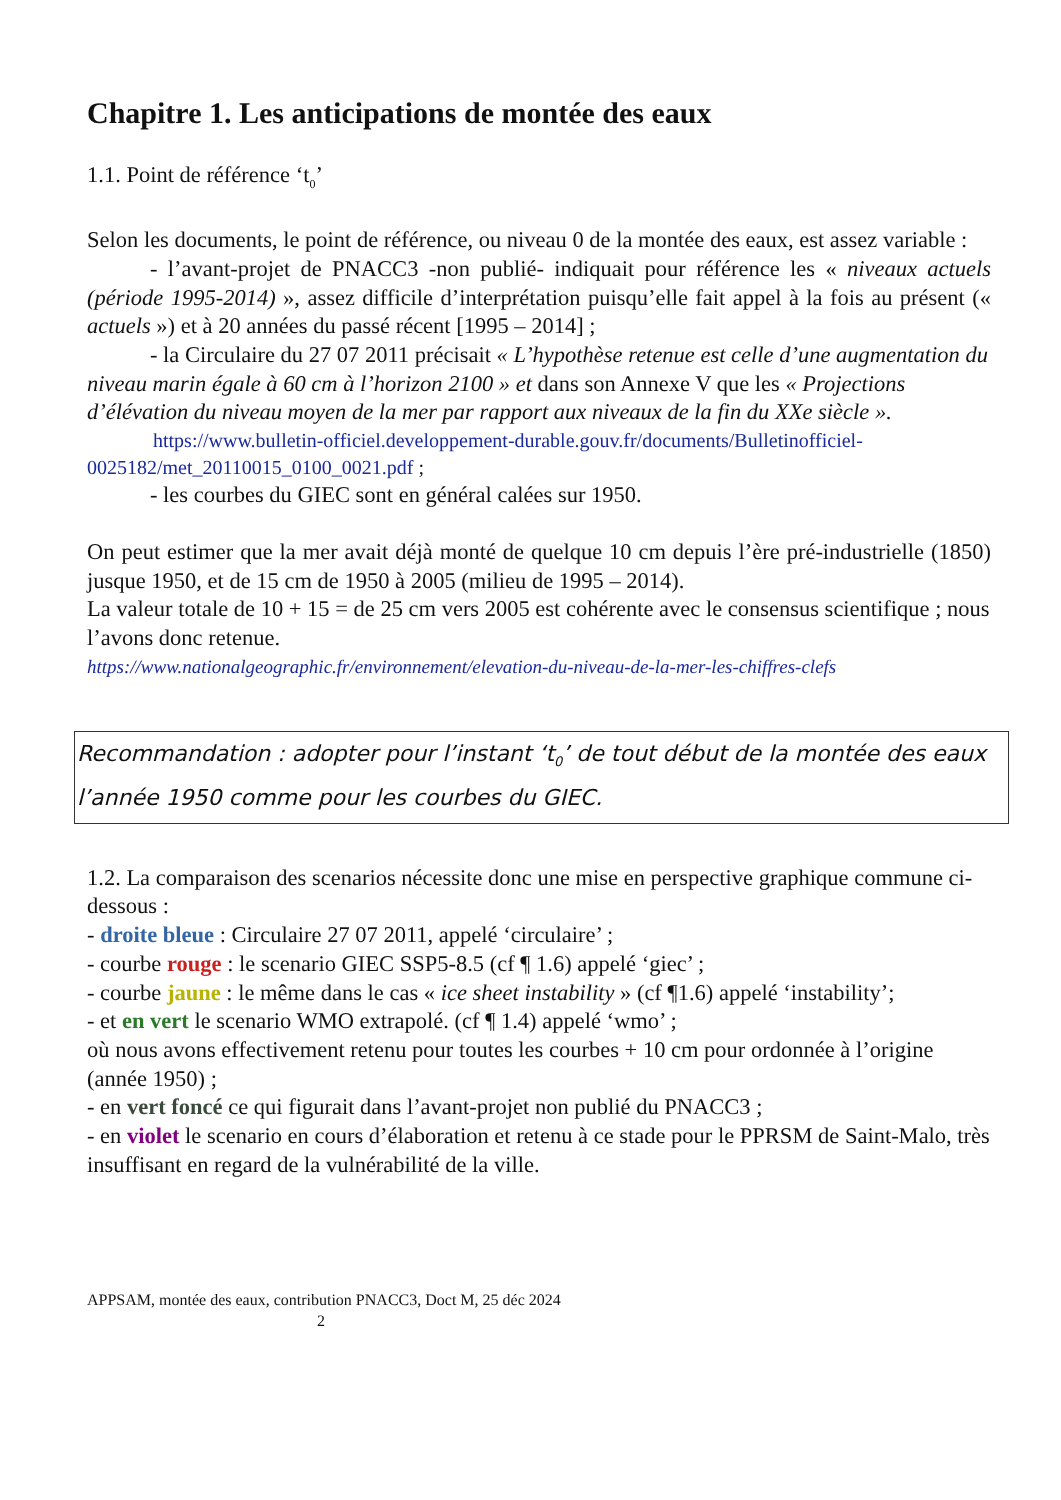Chapitre 1. Les anticipations de montée des eaux
1.1. Point de référence ‘t<sub>0</sub>’
Selon les documents, le point de référence, ou niveau 0 de la montée des eaux, est assez variable :
- l’avant-projet de PNACC3 -non publié- indiquait pour référence les « niveaux actuels (période 1995-2014) », assez difficile d’interprétation puisqu’elle fait appel à la fois au présent (« actuels ») et à 20 années du passé récent [1995 – 2014] ;
- la Circulaire du 27 07 2011 précisait « L’hypothèse retenue est celle d’une augmentation du niveau marin égale à 60 cm à l’horizon 2100 » et dans son Annexe V que les « Projections d’élévation du niveau moyen de la mer par rapport aux niveaux de la fin du XXe siècle ».
https://www.bulletin-officiel.developpement-durable.gouv.fr/documents/Bulletinofficiel-0025182/met_20110015_0100_0021.pdf ;
- les courbes du GIEC sont en général calées sur 1950.
On peut estimer que la mer avait déjà monté de quelque 10 cm depuis l’ère pré-industrielle (1850) jusque 1950, et de 15 cm de 1950 à 2005 (milieu de 1995 – 2014).
La valeur totale de 10 + 15 = de 25 cm vers 2005 est cohérente avec le consensus scientifique ; nous l’avons donc retenue.
https://www.nationalgeographic.fr/environnement/elevation-du-niveau-de-la-mer-les-chiffres-clefs
Recommandation : adopter pour l’instant ‘t<sub>0</sub>’ de tout début de la montée des eaux l’année 1950 comme pour les courbes du GIEC.
1.2. La comparaison des scenarios nécessite donc une mise en perspective graphique commune ci-dessous :
- droite bleue : Circulaire 27 07 2011, appelé ‘circulaire’ ;
- courbe rouge : le scenario GIEC SSP5-8.5 (cf ¶ 1.6) appelé ‘giec’ ;
- courbe jaune : le même dans le cas « ice sheet instability » (cf ¶1.6) appelé ‘instability’;
- et en vert le scenario WMO extrapolé. (cf ¶ 1.4) appelé ‘wmo’ ;
où nous avons effectivement retenu pour toutes les courbes + 10 cm pour ordonnée à l’origine (année 1950) ;
- en vert foncé ce qui figurait dans l’avant-projet non publié du PNACC3 ;
- en violet le scenario en cours d’élaboration et retenu à ce stade pour le PPRSM de Saint-Malo, très insuffisant en regard de la vulnérabilité de la ville.
APPSAM, montée des eaux, contribution PNACC3, Doct M, 25 déc 2024
2